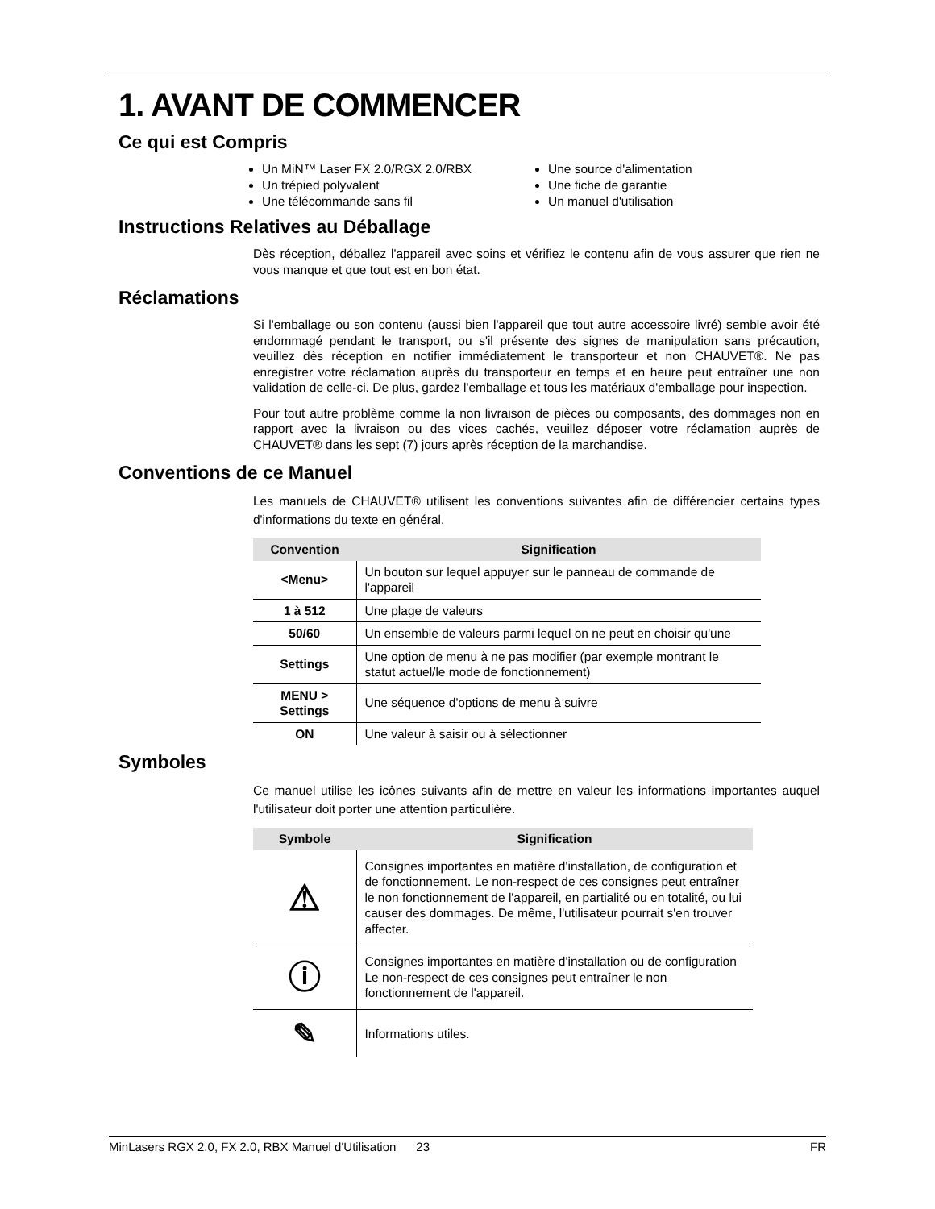1. AVANT DE COMMENCER
Ce qui est Compris
Un MiN™ Laser FX 2.0/RGX 2.0/RBX
Un trépied polyvalent
Une télécommande sans fil
Une source d'alimentation
Une fiche de garantie
Un manuel d'utilisation
Instructions Relatives au Déballage
Dès réception, déballez l'appareil avec soins et vérifiez le contenu afin de vous assurer que rien ne vous manque et que tout est en bon état.
Réclamations
Si l'emballage ou son contenu (aussi bien l'appareil que tout autre accessoire livré) semble avoir été endommagé pendant le transport, ou s'il présente des signes de manipulation sans précaution, veuillez dès réception en notifier immédiatement le transporteur et non CHAUVET®. Ne pas enregistrer votre réclamation auprès du transporteur en temps et en heure peut entraîner une non validation de celle-ci. De plus, gardez l'emballage et tous les matériaux d'emballage pour inspection.
Pour tout autre problème comme la non livraison de pièces ou composants, des dommages non en rapport avec la livraison ou des vices cachés, veuillez déposer votre réclamation auprès de CHAUVET® dans les sept (7) jours après réception de la marchandise.
Conventions de ce Manuel
Les manuels de CHAUVET® utilisent les conventions suivantes afin de différencier certains types d'informations du texte en général.
| Convention | Signification |
| --- | --- |
| <Menu> | Un bouton sur lequel appuyer sur le panneau de commande de l'appareil |
| 1 à 512 | Une plage de valeurs |
| 50/60 | Un ensemble de valeurs parmi lequel on ne peut en choisir qu'une |
| Settings | Une option de menu à ne pas modifier (par exemple montrant le statut actuel/le mode de fonctionnement) |
| MENU > Settings | Une séquence d'options de menu à suivre |
| ON | Une valeur à saisir ou à sélectionner |
Symboles
Ce manuel utilise les icônes suivants afin de mettre en valeur les informations importantes auquel l'utilisateur doit porter une attention particulière.
| Symbole | Signification |
| --- | --- |
| ⚠ | Consignes importantes en matière d'installation, de configuration et de fonctionnement. Le non-respect de ces consignes peut entraîner le non fonctionnement de l'appareil, en partialité ou en totalité, ou lui causer des dommages. De même, l'utilisateur pourrait s'en trouver affecter. |
| ⓘ | Consignes importantes en matière d'installation ou de configuration Le non-respect de ces consignes peut entraîner le non fonctionnement de l'appareil. |
| ✎ | Informations utiles. |
MinLasers RGX 2.0, FX 2.0, RBX Manuel d'Utilisation 23 FR